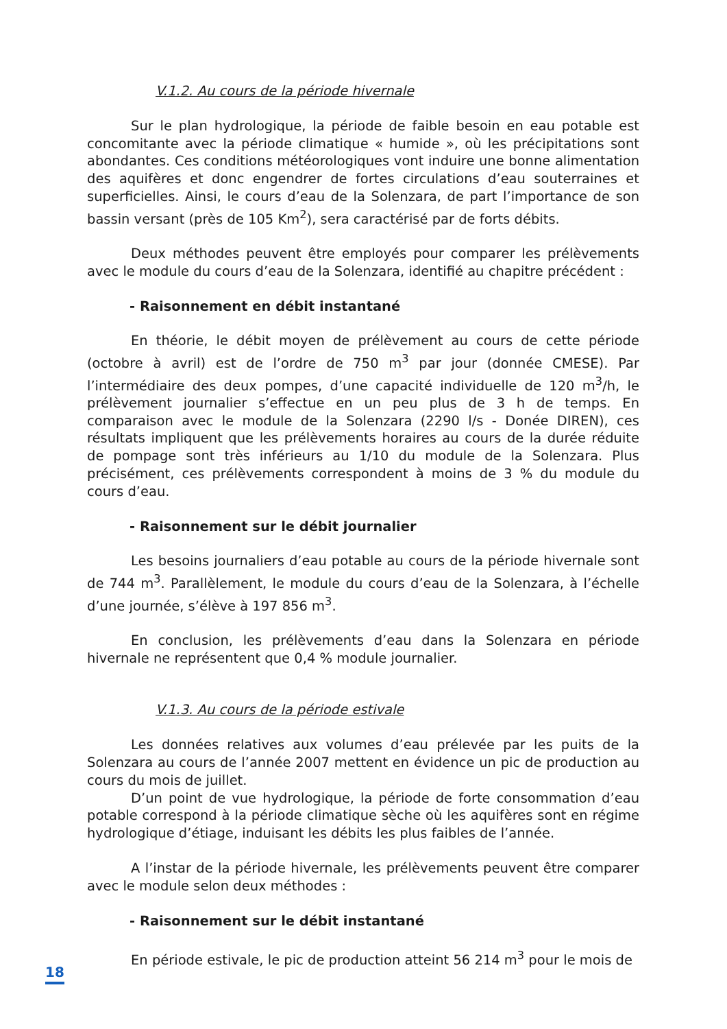V.1.2. Au cours de la période hivernale
Sur le plan hydrologique, la période de faible besoin en eau potable est concomitante avec la période climatique « humide », où les précipitations sont abondantes. Ces conditions météorologiques vont induire une bonne alimentation des aquifères et donc engendrer de fortes circulations d’eau souterraines et superficielles. Ainsi, le cours d’eau de la Solenzara, de part l’importance de son bassin versant (près de 105 Km<sup>2</sup>), sera caractérisé par de forts débits.
Deux méthodes peuvent être employés pour comparer les prélèvements avec le module du cours d’eau de la Solenzara, identifié au chapitre précédent :
- Raisonnement en débit instantané
En théorie, le débit moyen de prélèvement au cours de cette période (octobre à avril) est de l’ordre de 750 m<sup>3</sup> par jour (donnée CMESE). Par l’intermédiaire des deux pompes, d’une capacité individuelle de 120 m<sup>3</sup>/h, le prélèvement journalier s’effectue en un peu plus de 3 h de temps. En comparaison avec le module de la Solenzara (2290 l/s - Donée DIREN), ces résultats impliquent que les prélèvements horaires au cours de la durée réduite de pompage sont très inférieurs au 1/10 du module de la Solenzara. Plus précisément, ces prélèvements correspondent à moins de 3 % du module du cours d’eau.
- Raisonnement sur le débit journalier
Les besoins journaliers d’eau potable au cours de la période hivernale sont de 744 m<sup>3</sup>. Parallèlement, le module du cours d’eau de la Solenzara, à l’échelle d’une journée, s’élève à 197 856 m<sup>3</sup>.
En conclusion, les prélèvements d’eau dans la Solenzara en période hivernale ne représentent que 0,4 % module journalier.
V.1.3. Au cours de la période estivale
Les données relatives aux volumes d’eau prélevée par les puits de la Solenzara au cours de l’année 2007 mettent en évidence un pic de production au cours du mois de juillet.
D’un point de vue hydrologique, la période de forte consommation d’eau potable correspond à la période climatique sèche où les aquifères sont en régime hydrologique d’étiage, induisant les débits les plus faibles de l’année.
A l’instar de la période hivernale, les prélèvements peuvent être comparer avec le module selon deux méthodes :
- Raisonnement sur le débit instantané
En période estivale, le pic de production atteint 56 214 m<sup>3</sup> pour le mois de
18